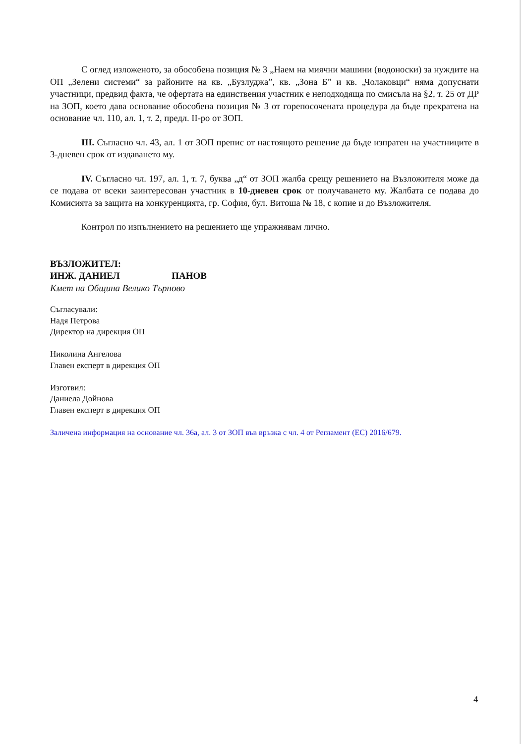С оглед изложеното, за обособена позиция № 3 „Наем на миячни машини (водоноски) за нуждите на ОП „Зелени системи“ за районите на кв. „Бузлуджа”, кв. „Зона Б” и кв. „Чолаковци“ няма допуснати участници, предвид факта, че офертата на единствения участник е неподходяща по смисъла на §2, т. 25 от ДР на ЗОП, което дава основание обособена позиция № 3 от горепосочената процедура да бъде прекратена на основание чл. 110, ал. 1, т. 2, предл. II-ро от ЗОП.
III. Съгласно чл. 43, ал. 1 от ЗОП препис от настоящото решение да бъде изпратен на участниците в 3-дневен срок от издаването му.
IV. Съгласно чл. 197, ал. 1, т. 7, буква „д“ от ЗОП жалба срещу решението на Възложителя може да се подава от всеки заинтересован участник в 10-дневен срок от получаването му. Жалбата се подава до Комисията за защита на конкуренцията, гр. София, бул. Витоша № 18, с копие и до Възложителя.
Контрол по изпълнението на решението ще упражнявам лично.
ВЪЗЛОЖИТЕЛ:
ИНЖ. ДАНИЕЛ ПАНОВ
Кмет на Община Велико Търново
Съгласували:
Надя Петрова
Директор на дирекция ОП
Николина Ангелова
Главен експерт в дирекция ОП
Изготвил:
Даниела Дойнова
Главен експерт в дирекция ОП
Заличена информация на основание чл. 36а, ал. 3 от ЗОП във връзка с чл. 4 от Регламент (ЕС) 2016/679.
4